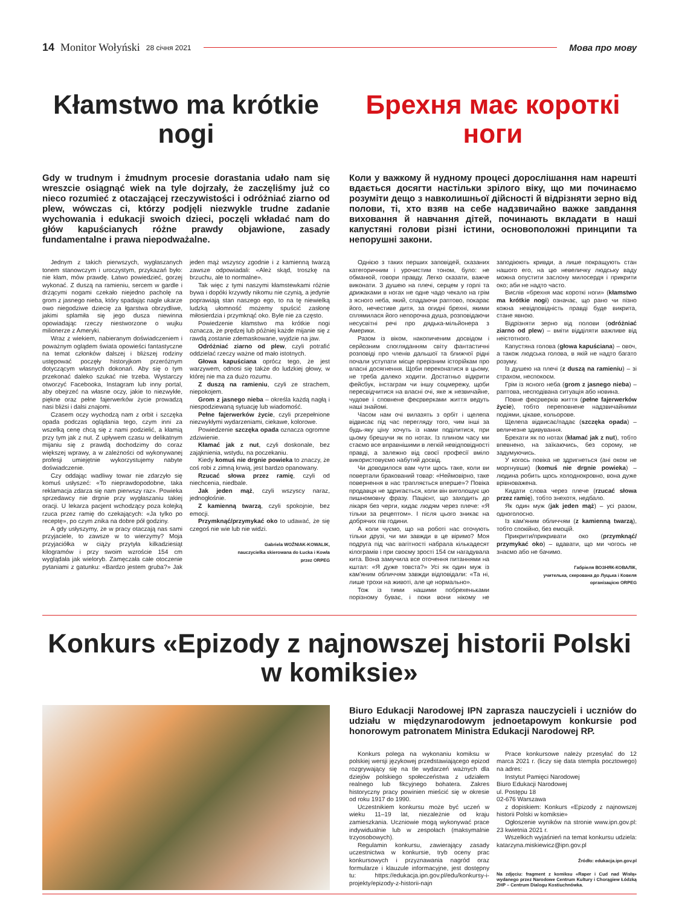14 Monitor Wołyński 28 січня 2021 Мова про мову
Kłamstwo ma krótkie nogi
Gdy w trudnym i żmudnym procesie dorastania udało nam się wreszcie osiągnąć wiek na tyle dojrzały, że zaczęliśmy już co nieco rozumieć z otaczającej rzeczywistości i odróżniać ziarno od plew, wówczas ci, którzy podjęli niezwykle trudne zadanie wychowania i edukacji swoich dzieci, poczęli wkładać nam do głów kapuścianych różne prawdy objawione, zasady fundamentalne i prawa niepodważalne.
Jednym z takich pierwszych, wygłaszanych tonem stanowczym i uroczystym, przykazań było: nie kłam, mów prawdę. Łatwo powiedzieć, gorzej wykonać. Z duszą na ramieniu, sercem w gardle i drżącymi nogami czekało niejedno pacholę na grom z jasnego nieba, który spadając nagle ukarze owo niegodziwe dziecię za łgarstwa obrzydliwe, jakimi splamiła się jego dusza niewinna opowiadając rzeczy niestworzone o wujku milionerze z Ameryki.
Wraz z wiekiem, nabieranym doświadczeniem i poważnym oglądem świata opowieści fantastyczne na temat członków dalszej i bliższej rodziny ustępować poczęły historyjkom przeróżnym dotyczącym własnych dokonań. Aby się o tym przekonać daleko szukać nie trzeba. Wystarczy otworzyć Facebooka, Instagram lub inny portal, aby obejrzeć na własne oczy, jakie to niezwykłe, piękne oraz pełne fajerwerków życie prowadzą nasi bliżsi i dalsi znajomi.
Czasem oczy wychodzą nam z orbit i szczęka opada podczas oglądania tego, czym inni za wszelką cenę chcą się z nami podzielić, a kłamią przy tym jak z nut. Z upływem czasu w delikatnym mijaniu się z prawdą dochodzimy do coraz większej wprawy, a w zależności od wykonywanej profesji umiejętnie wykorzystujemy nabyte doświadczenie.
Czy oddając wadliwy towar nie zdarzyło się komuś usłyszeć: «To nieprawdopodobne, taka reklamacja zdarza się nam pierwszy raz». Powieka sprzedawcy nie drgnie przy wygłaszaniu takiej oracji. U lekarza pacjent wchodzący poza kolejką rzuca przez ramię do czekających: «Ja tylko po receptę», po czym znika na dobre pół godziny.
A gdy usłyszymy, że w pracy otaczają nas sami przyjaciele, to zawsze w to wierzymy? Moja przyjaciółka w ciąży przytyła kilkadziesiąt kilogramów i przy swoim wzroście 154 cm wyglądała jak wieloryb. Zamęczała całe otoczenie pytaniami z gatunku: «Bardzo jestem gruba?» Jak jeden mąż wszyscy zgodnie i z kamienną twarzą zawsze odpowiadali: «Ależ skąd, troszkę na brzuchu, ale to normalne».
Tak więc z tymi naszymi kłamstewkami różnie bywa i dopóki krzywdy nikomu nie czynią, a jedynie poprawiają stan naszego ego, to na tę niewielką ludzką ułomność możemy spuścić zasłonę miłosierdzia i przymknąć oko. Byle nie za często.
Powiedzenie kłamstwo ma krótkie nogi oznacza, że prędzej lub później każde mijanie się z rawdą zostanie zdemaskowane, wyjdzie na jaw.
Odróżniać ziarno od plew, czyli potrafić oddzielać rzeczy ważne od mało istotnych.
Głowa kapuściana oprócz tego, że jest warzywem, odnosi się także do ludzkiej głowy, w której nie ma za dużo rozumu.
Z duszą na ramieniu, czyli ze strachem, niepokojem.
Grom z jasnego nieba – określa każdą nagłą i niespodziewaną sytuację lub wiadomość.
Pełne fajerwerków życie, czyli przepełnione niezwykłymi wydarzeniami, ciekawe, kolorowe.
Powiedzenie szczęka opada oznacza ogromne zdziwienie.
Kłamać jak z nut, czyli doskonale, bez zająknienia, wstydu, na poczekaniu.
Kiedy komuś nie drgnie powieka to znaczy, że coś robi z zimną krwią, jest bardzo opanowany.
Rzucać słowa przez ramię, czyli od niechcenia, niedbale.
Jak jeden mąż, czyli wszyscy naraz, jednogłośnie.
Z kamienną twarzą, czyli spokojnie, bez emocji.
Przymknąć/przymykać oko to udawać, że się czegoś nie wie lub nie widzi.
Gabriela WOŹNIAK-KOWALIK,
nauczycielka skierowana do Łucka i Kowla
przez ORPEG
Брехня має короткі ноги
Коли у важкому й нудному процесі дорослішання нам нарешті вдається досягти настільки зрілого віку, що ми починаємо розуміти дещо з навколишньої дійсності й відрізняти зерно від полови, ті, хто взяв на себе надзвичайно важке завдання виховання й навчання дітей, починають вкладати в наші капустяні голови різні істини, основоположні принципи та непорушні закони.
Однією з таких перших заповідей, сказаних категоричним і урочистим тоном, було: не обманюй, говори правду. Легко сказати, важче виконати. З душею на плечі, серцем у горлі та дрижаками в ногах не одне чадо чекало на грім з ясного неба, який, спадаючи раптово, покарає його, нечестиве дитя, за огидні брехні, якими сплямилася його непорочна душа, розповідаючи несусвітні речі про дядька-мільйонера з Америки.
Разом із віком, накопиченим досвідом і серйозним спогляданням світу фантастичні розповіді про членів дальшої та ближчої рідні почали уступати місце прерізним історійкам про власні досягнення. Щоби переконатися в цьому, не треба далеко ходити. Достатньо відкрити фейсбук, інстаграм чи іншу соцмережу, щоби пересвідчитися на власні очі, яке ж незвичайне, чудове і сповнене феєрверками життя ведуть наші знайомі.
Часом нам очі вилазять з орбіт і щелепа відвисає під час перегляду того, чим інші за будь-яку ціну хочуть із нами поділитися, при цьому брешучи як по нотах. Із плином часу ми стаємо все вправнішими в легкій невідповідності правді, а залежно від своєї професії вміло використовуємо набутий досвід.
Чи доводилося вам чути щось таке, коли ви повертали бракований товар: «Неймовірно, таке повернення в нас трапляється вперше»? Повіка продавця не здригається, коли він виголошує цю пишномовну фразу. Пацієнт, що заходить до лікаря без черги, кидає людям через плече: «Я тільки за рецептом». І після цього зникає на добрячих пів години.
А коли чуємо, що на роботі нас оточують тільки друзі, чи ми завжди в це віримо? Моя подруга під час вагітності набрала кількадесят кілограмів і при своєму зрості 154 см нагадувала кита. Вона замучила все оточення питаннями на кштал: «Я дуже товста?» Усі як один муж із кам'яним обличчям завжди відповідали: «Та ні, лише трохи на животі, але це нормально».
Тож із тими нашими побрехеньками порізному буває, і поки вони нікому не заподіюють кривди, а лише покращують стан нашого его, на цю невеличку людську ваду можна опустити заслону милосердя і прикрити око; аби не надто часто.
Вислів «брехня має короткі ноги» (kłamstwo ma krótkie nogi) означає, що рано чи пізно кожна невідповідність правді буде викрита, стане явною.
Відрізняти зерно від полови (odróżniać ziarno od plew) – вміти відділяти важливе від неістотного.
Капустяна голова (głowa kapuściana) – овоч, а також людська голова, в якій не надто багато розуму.
Із душею на плечі (z duszą na ramieniu) – зі страхом, неспокоєм.
Грім із ясного неба (grom z jasnego nieba) – раптова, несподівана ситуація або новина.
Повне феєрверків життя (pełne fajerwerków życie), тобто переповнене надзвичайними подіями, цікаве, кольорове.
Щелепа відвисає/падає (szczęka opada) – величезне здивування.
Брехати як по нотах (kłamać jak z nut), тобто впевнено, на заїкаючись, без сорому, не задумуючись.
У когось повіка не здригнеться (ані оком не моргнувши) (komuś nie drgnie powieka) – людина робить щось холоднокровно, вона дуже врівноважена.
Кидати слова через плече (rzucać słowa przez ramię), тобто знехотя, недбало.
Як один муж (jak jeden mąż) – усі разом, одноголосно.
Із кам'яним обличчям (z kamienną twarzą), тобто спокійно, без емоцій.
Прикрити/прикривати око (przymknąć/ przymykać oko) – вдавати, що ми чогось не знаємо або не бачимо.
Габріеля ВОЗНЯК-КОВАЛІК,
учителька, скерована до Луцька і Ковеля
організацією ORPEG
Konkurs «Epizody z najnowszej historii Polski w komiksie»
Biuro Edukacji Narodowej IPN zaprasza nauczycieli i uczniów do udziału w międzynarodowym jednoetapowym konkursie pod honorowym patronatem Ministra Edukacji Narodowej RP.
Konkurs polega na wykonaniu komiksu w polskiej wersji językowej przedstawiającego epizod rozgrywający się na tle wydarzeń ważnych dla dziejów polskiego społeczeństwa z udziałem realnego lub fikcyjnego bohatera. Zakres historyczny pracy powinien mieścić się w okresie od roku 1917 do 1990.
Uczestnikiem konkursu może być uczeń w wieku 11–19 lat, niezależnie od kraju zamieszkania. Uczniowie mogą wykonywać prace indywidualnie lub w zespołach (maksymalnie trzyosobowych).
Regulamin konkursu, zawierający zasady uczestnictwa w konkursie, tryb oceny prac konkursowych i przyznawania nagród oraz formularze i klauzule informacyjne, jest dostępny tu: https://edukacja.ipn.gov.pl/edu/konkursy-i-projekty/epizody-z-historii-najn
Prace konkursowe należy przesyłać do 12 marca 2021 r. (liczy się data stempla pocztowego) na adres:
Instytut Pamięci Narodowej
Biuro Edukacji Narodowej
ul. Postępu 18
02-676 Warszawa
z dopiskiem: Konkurs «Epizody z najnowszej historii Polski w komiksie»
Ogłoszenie wyników na stronie www.ipn.gov.pl: 23 kwietnia 2021 r.
Wszelkich wyjaśnień na temat konkursu udziela: katarzyna.miskiewicz@ipn.gov.pl
Źródło: edukacja.ipn.gov.pl
Na zdjęciu: fragment z komiksu «Raper i Cud nad Wisłą» wydanego przez Narodowe Centrum Kultury i Chorągiew Łódzką ZHP – Centrum Dialogu Kostiuchnówka.